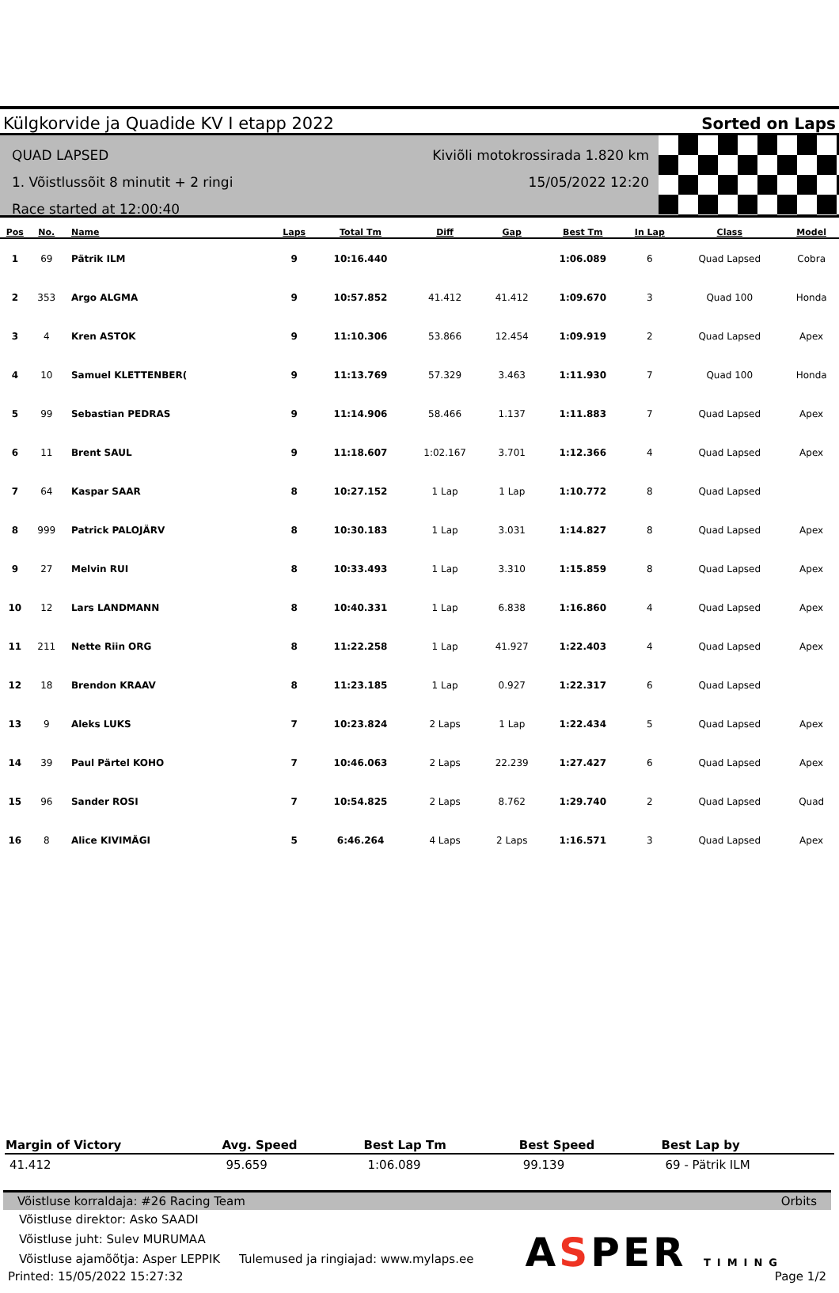Külgkorvide ja Quadide KV I etapp 2022 Sorted on Laps
QUAD LAPSED
1. Võistlussõit 8 minutit + 2 ringi
Race started at 12:00:40
Kiviõli motokrossirada 1.820 km
15/05/2022 12:20
| Pos | No. | Name | Laps | Total Tm | Diff | Gap | Best Tm | In Lap | Class | Model |
| --- | --- | --- | --- | --- | --- | --- | --- | --- | --- | --- |
| 1 | 69 | Pätrik ILM | 9 | 10:16.440 | | | 1:06.089 | 6 | Quad Lapsed | Cobra |
| 2 | 353 | Argo ALGMA | 9 | 10:57.852 | 41.412 | 41.412 | 1:09.670 | 3 | Quad 100 | Honda |
| 3 | 4 | Kren ASTOK | 9 | 11:10.306 | 53.866 | 12.454 | 1:09.919 | 2 | Quad Lapsed | Apex |
| 4 | 10 | Samuel KLETTENBER( | 9 | 11:13.769 | 57.329 | 3.463 | 1:11.930 | 7 | Quad 100 | Honda |
| 5 | 99 | Sebastian PEDRAS | 9 | 11:14.906 | 58.466 | 1.137 | 1:11.883 | 7 | Quad Lapsed | Apex |
| 6 | 11 | Brent SAUL | 9 | 11:18.607 | 1:02.167 | 3.701 | 1:12.366 | 4 | Quad Lapsed | Apex |
| 7 | 64 | Kaspar SAAR | 8 | 10:27.152 | 1 Lap | 1 Lap | 1:10.772 | 8 | Quad Lapsed | |
| 8 | 999 | Patrick PALOJÄRV | 8 | 10:30.183 | 1 Lap | 3.031 | 1:14.827 | 8 | Quad Lapsed | Apex |
| 9 | 27 | Melvin RUI | 8 | 10:33.493 | 1 Lap | 3.310 | 1:15.859 | 8 | Quad Lapsed | Apex |
| 10 | 12 | Lars LANDMANN | 8 | 10:40.331 | 1 Lap | 6.838 | 1:16.860 | 4 | Quad Lapsed | Apex |
| 11 | 211 | Nette Riin ORG | 8 | 11:22.258 | 1 Lap | 41.927 | 1:22.403 | 4 | Quad Lapsed | Apex |
| 12 | 18 | Brendon KRAAV | 8 | 11:23.185 | 1 Lap | 0.927 | 1:22.317 | 6 | Quad Lapsed | |
| 13 | 9 | Aleks LUKS | 7 | 10:23.824 | 2 Laps | 1 Lap | 1:22.434 | 5 | Quad Lapsed | Apex |
| 14 | 39 | Paul Pärtel KOHO | 7 | 10:46.063 | 2 Laps | 22.239 | 1:27.427 | 6 | Quad Lapsed | Apex |
| 15 | 96 | Sander ROSI | 7 | 10:54.825 | 2 Laps | 8.762 | 1:29.740 | 2 | Quad Lapsed | Quad |
| 16 | 8 | Alice KIVIMÄGI | 5 | 6:46.264 | 4 Laps | 2 Laps | 1:16.571 | 3 | Quad Lapsed | Apex |
| Margin of Victory | Avg. Speed | Best Lap Tm | Best Speed | Best Lap by |
| --- | --- | --- | --- | --- |
| 41.412 | 95.659 | 1:06.089 | 99.139 | 69 - Pätrik ILM |
Võistluse korraldaja: #26 Racing Team Orbits
Võistluse direktor: Asko SAADI
Võistluse juht: Sulev MURUMAA
Võistluse ajamõõtja: Asper LEPPIK Tulemused ja ringiajad: www.mylaps.ee
Printed: 15/05/2022 15:27:32 Page 1/2
ASPER TIMING